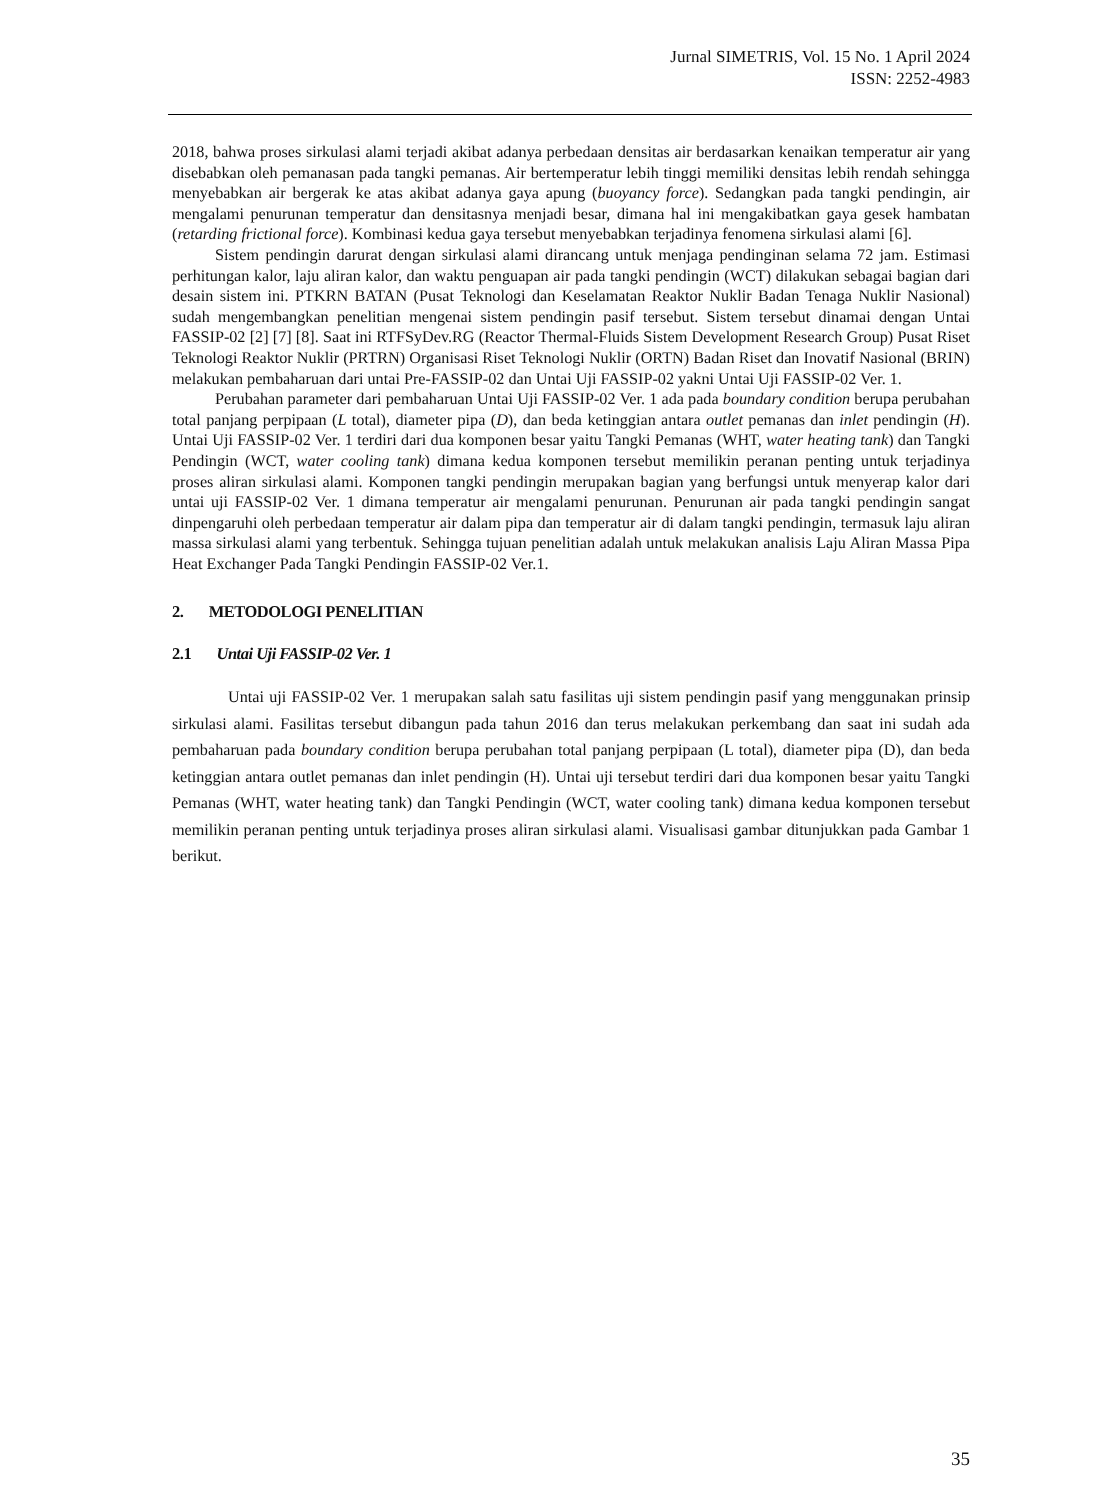Jurnal SIMETRIS, Vol. 15 No. 1 April 2024
ISSN: 2252-4983
2018, bahwa proses sirkulasi alami terjadi akibat adanya perbedaan densitas air berdasarkan kenaikan temperatur air yang disebabkan oleh pemanasan pada tangki pemanas. Air bertemperatur lebih tinggi memiliki densitas lebih rendah sehingga menyebabkan air bergerak ke atas akibat adanya gaya apung (buoyancy force). Sedangkan pada tangki pendingin, air mengalami penurunan temperatur dan densitasnya menjadi besar, dimana hal ini mengakibatkan gaya gesek hambatan (retarding frictional force). Kombinasi kedua gaya tersebut menyebabkan terjadinya fenomena sirkulasi alami [6].
Sistem pendingin darurat dengan sirkulasi alami dirancang untuk menjaga pendinginan selama 72 jam. Estimasi perhitungan kalor, laju aliran kalor, dan waktu penguapan air pada tangki pendingin (WCT) dilakukan sebagai bagian dari desain sistem ini. PTKRN BATAN (Pusat Teknologi dan Keselamatan Reaktor Nuklir Badan Tenaga Nuklir Nasional) sudah mengembangkan penelitian mengenai sistem pendingin pasif tersebut. Sistem tersebut dinamai dengan Untai FASSIP-02 [2] [7] [8]. Saat ini RTFSyDev.RG (Reactor Thermal-Fluids Sistem Development Research Group) Pusat Riset Teknologi Reaktor Nuklir (PRTRN) Organisasi Riset Teknologi Nuklir (ORTN) Badan Riset dan Inovatif Nasional (BRIN) melakukan pembaharuan dari untai Pre-FASSIP-02 dan Untai Uji FASSIP-02 yakni Untai Uji FASSIP-02 Ver. 1.
Perubahan parameter dari pembaharuan Untai Uji FASSIP-02 Ver. 1 ada pada boundary condition berupa perubahan total panjang perpipaan (L total), diameter pipa (D), dan beda ketinggian antara outlet pemanas dan inlet pendingin (H). Untai Uji FASSIP-02 Ver. 1 terdiri dari dua komponen besar yaitu Tangki Pemanas (WHT, water heating tank) dan Tangki Pendingin (WCT, water cooling tank) dimana kedua komponen tersebut memilikin peranan penting untuk terjadinya proses aliran sirkulasi alami. Komponen tangki pendingin merupakan bagian yang berfungsi untuk menyerap kalor dari untai uji FASSIP-02 Ver. 1 dimana temperatur air mengalami penurunan. Penurunan air pada tangki pendingin sangat dinpengaruhi oleh perbedaan temperatur air dalam pipa dan temperatur air di dalam tangki pendingin, termasuk laju aliran massa sirkulasi alami yang terbentuk. Sehingga tujuan penelitian adalah untuk melakukan analisis Laju Aliran Massa Pipa Heat Exchanger Pada Tangki Pendingin FASSIP-02 Ver.1.
2. METODOLOGI PENELITIAN
2.1 Untai Uji FASSIP-02 Ver. 1
Untai uji FASSIP-02 Ver. 1 merupakan salah satu fasilitas uji sistem pendingin pasif yang menggunakan prinsip sirkulasi alami. Fasilitas tersebut dibangun pada tahun 2016 dan terus melakukan perkembang dan saat ini sudah ada pembaharuan pada boundary condition berupa perubahan total panjang perpipaan (L total), diameter pipa (D), dan beda ketinggian antara outlet pemanas dan inlet pendingin (H). Untai uji tersebut terdiri dari dua komponen besar yaitu Tangki Pemanas (WHT, water heating tank) dan Tangki Pendingin (WCT, water cooling tank) dimana kedua komponen tersebut memilikin peranan penting untuk terjadinya proses aliran sirkulasi alami. Visualisasi gambar ditunjukkan pada Gambar 1 berikut.
35